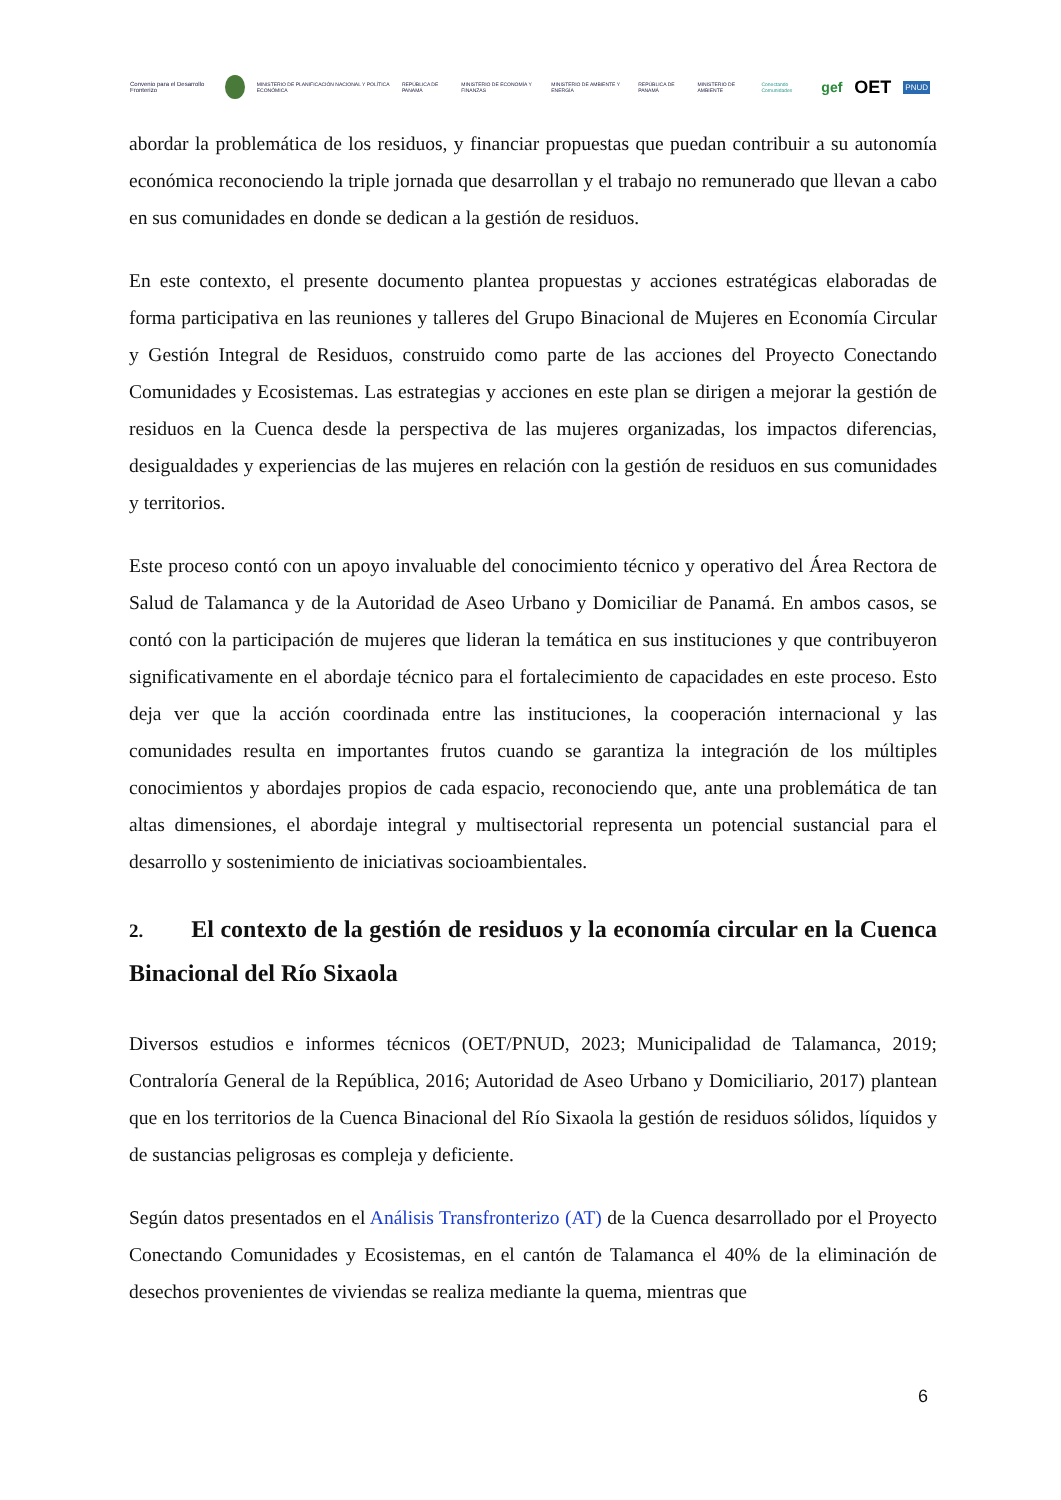Convenio para el Desarrollo Fronterizo MINISTERIO DE PLANIFICACIÓN NACIONAL Y POLÍTICA ECONÓMICA REPÚBLICA DE PANAMÁ MINISTERIO DE ECONOMÍA Y FINANZAS MINISTERIO DE AMBIENTE Y ENERGÍA REPÚBLICA DE PANAMÁ MINISTERIO DE AMBIENTE Conectando Comunidades gef OET PNUD
abordar la problemática de los residuos, y financiar propuestas que puedan contribuir a su autonomía económica reconociendo la triple jornada que desarrollan y el trabajo no remunerado que llevan a cabo en sus comunidades en donde se dedican a la gestión de residuos.
En este contexto, el presente documento plantea propuestas y acciones estratégicas elaboradas de forma participativa en las reuniones y talleres del Grupo Binacional de Mujeres en Economía Circular y Gestión Integral de Residuos, construido como parte de las acciones del Proyecto Conectando Comunidades y Ecosistemas. Las estrategias y acciones en este plan se dirigen a mejorar la gestión de residuos en la Cuenca desde la perspectiva de las mujeres organizadas, los impactos diferencias, desigualdades y experiencias de las mujeres en relación con la gestión de residuos en sus comunidades y territorios.
Este proceso contó con un apoyo invaluable del conocimiento técnico y operativo del Área Rectora de Salud de Talamanca y de la Autoridad de Aseo Urbano y Domiciliar de Panamá. En ambos casos, se contó con la participación de mujeres que lideran la temática en sus instituciones y que contribuyeron significativamente en el abordaje técnico para el fortalecimiento de capacidades en este proceso. Esto deja ver que la acción coordinada entre las instituciones, la cooperación internacional y las comunidades resulta en importantes frutos cuando se garantiza la integración de los múltiples conocimientos y abordajes propios de cada espacio, reconociendo que, ante una problemática de tan altas dimensiones, el abordaje integral y multisectorial representa un potencial sustancial para el desarrollo y sostenimiento de iniciativas socioambientales.
2. El contexto de la gestión de residuos y la economía circular en la Cuenca Binacional del Río Sixaola
Diversos estudios e informes técnicos (OET/PNUD, 2023; Municipalidad de Talamanca, 2019; Contraloría General de la República, 2016; Autoridad de Aseo Urbano y Domiciliario, 2017) plantean que en los territorios de la Cuenca Binacional del Río Sixaola la gestión de residuos sólidos, líquidos y de sustancias peligrosas es compleja y deficiente.
Según datos presentados en el Análisis Transfronterizo (AT) de la Cuenca desarrollado por el Proyecto Conectando Comunidades y Ecosistemas, en el cantón de Talamanca el 40% de la eliminación de desechos provenientes de viviendas se realiza mediante la quema, mientras que
6